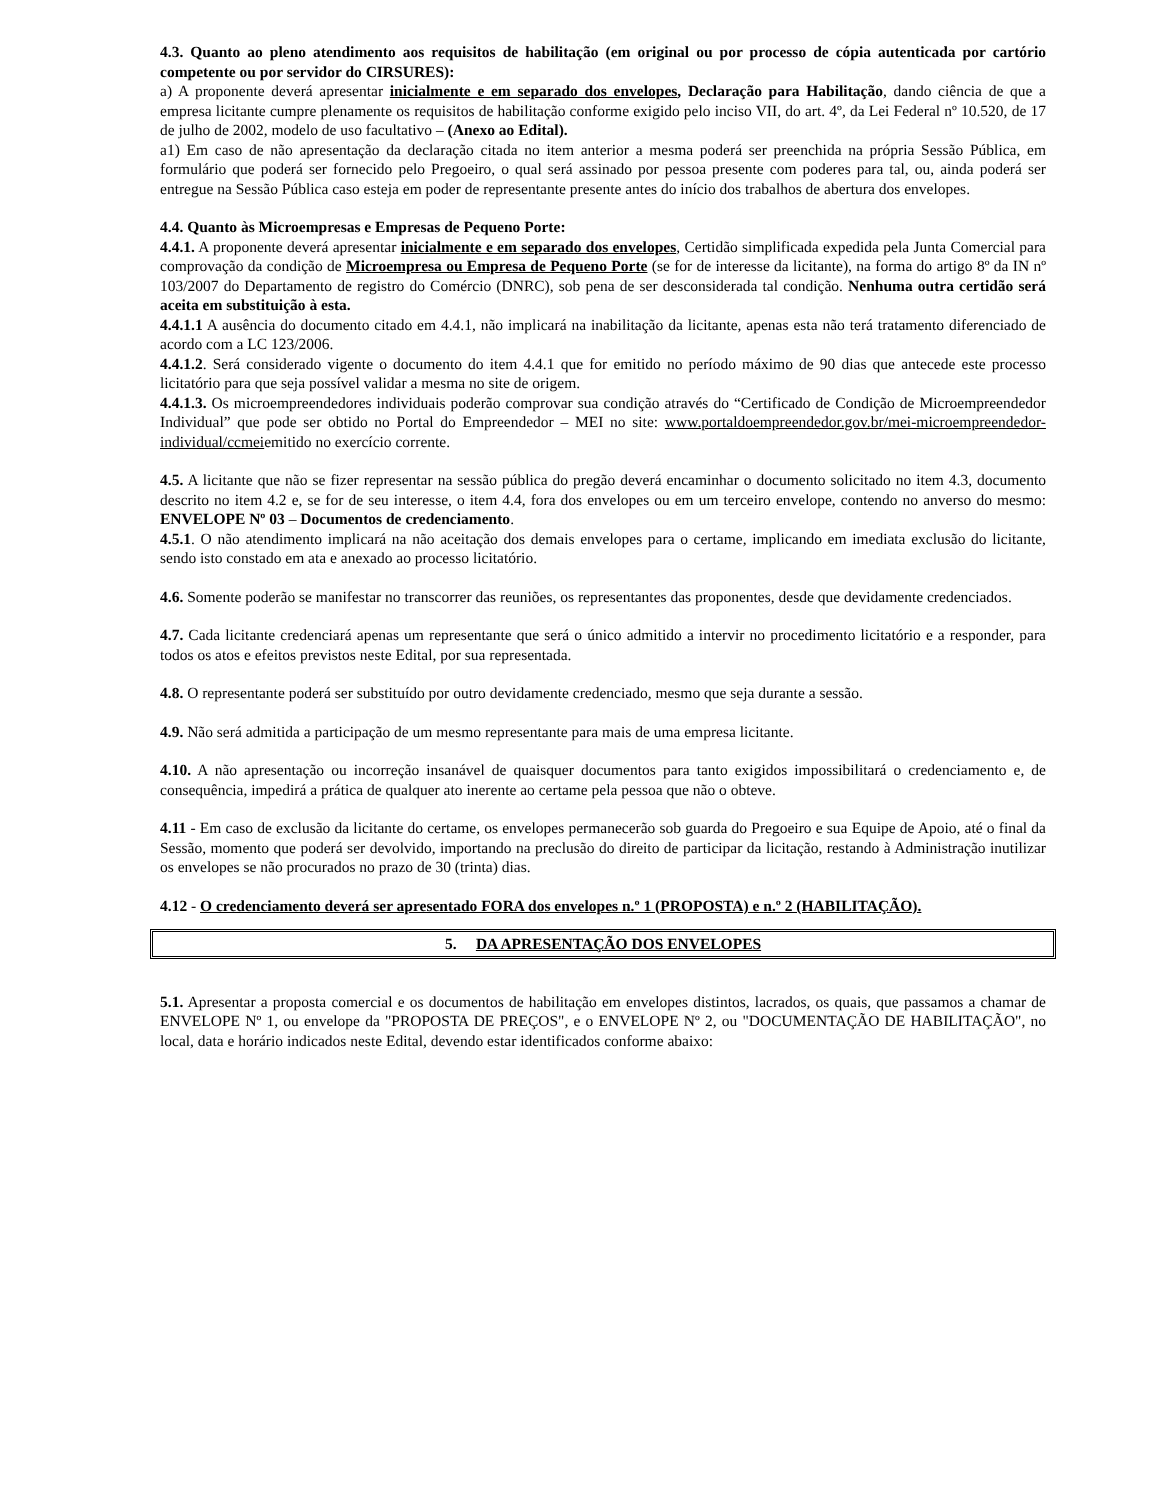4.3. Quanto ao pleno atendimento aos requisitos de habilitação (em original ou por processo de cópia autenticada por cartório competente ou por servidor do CIRSURES):
a) A proponente deverá apresentar inicialmente e em separado dos envelopes, Declaração para Habilitação, dando ciência de que a empresa licitante cumpre plenamente os requisitos de habilitação conforme exigido pelo inciso VII, do art. 4º, da Lei Federal nº 10.520, de 17 de julho de 2002, modelo de uso facultativo – (Anexo ao Edital).
a1) Em caso de não apresentação da declaração citada no item anterior a mesma poderá ser preenchida na própria Sessão Pública, em formulário que poderá ser fornecido pelo Pregoeiro, o qual será assinado por pessoa presente com poderes para tal, ou, ainda poderá ser entregue na Sessão Pública caso esteja em poder de representante presente antes do início dos trabalhos de abertura dos envelopes.
4.4. Quanto às Microempresas e Empresas de Pequeno Porte:
4.4.1. A proponente deverá apresentar inicialmente e em separado dos envelopes, Certidão simplificada expedida pela Junta Comercial para comprovação da condição de Microempresa ou Empresa de Pequeno Porte (se for de interesse da licitante), na forma do artigo 8º da IN nº 103/2007 do Departamento de registro do Comércio (DNRC), sob pena de ser desconsiderada tal condição. Nenhuma outra certidão será aceita em substituição à esta.
4.4.1.1 A ausência do documento citado em 4.4.1, não implicará na inabilitação da licitante, apenas esta não terá tratamento diferenciado de acordo com a LC 123/2006.
4.4.1.2. Será considerado vigente o documento do item 4.4.1 que for emitido no período máximo de 90 dias que antecede este processo licitatório para que seja possível validar a mesma no site de origem.
4.4.1.3. Os microempreendedores individuais poderão comprovar sua condição através do “Certificado de Condição de Microempreendedor Individual” que pode ser obtido no Portal do Empreendedor – MEI no site: www.portaldoempreendedor.gov.br/mei-microempreendedor-individual/ccmeiemitido no exercício corrente.
4.5. A licitante que não se fizer representar na sessão pública do pregão deverá encaminhar o documento solicitado no item 4.3, documento descrito no item 4.2 e, se for de seu interesse, o item 4.4, fora dos envelopes ou em um terceiro envelope, contendo no anverso do mesmo: ENVELOPE Nº 03 – Documentos de credenciamento.
4.5.1. O não atendimento implicará na não aceitação dos demais envelopes para o certame, implicando em imediata exclusão do licitante, sendo isto constado em ata e anexado ao processo licitatório.
4.6. Somente poderão se manifestar no transcorrer das reuniões, os representantes das proponentes, desde que devidamente credenciados.
4.7. Cada licitante credenciará apenas um representante que será o único admitido a intervir no procedimento licitatório e a responder, para todos os atos e efeitos previstos neste Edital, por sua representada.
4.8. O representante poderá ser substituído por outro devidamente credenciado, mesmo que seja durante a sessão.
4.9. Não será admitida a participação de um mesmo representante para mais de uma empresa licitante.
4.10. A não apresentação ou incorreção insanável de quaisquer documentos para tanto exigidos impossibilitará o credenciamento e, de consequência, impedirá a prática de qualquer ato inerente ao certame pela pessoa que não o obteve.
4.11 - Em caso de exclusão da licitante do certame, os envelopes permanecerão sob guarda do Pregoeiro e sua Equipe de Apoio, até o final da Sessão, momento que poderá ser devolvido, importando na preclusão do direito de participar da licitação, restando à Administração inutilizar os envelopes se não procurados no prazo de 30 (trinta) dias.
4.12 - O credenciamento deverá ser apresentado FORA dos envelopes n.º 1 (PROPOSTA) e n.º 2 (HABILITAÇÃO).
5. DA APRESENTAÇÃO DOS ENVELOPES
5.1. Apresentar a proposta comercial e os documentos de habilitação em envelopes distintos, lacrados, os quais, que passamos a chamar de ENVELOPE Nº 1, ou envelope da "PROPOSTA DE PREÇOS", e o ENVELOPE Nº 2, ou "DOCUMENTAÇÃO DE HABILITAÇÃO", no local, data e horário indicados neste Edital, devendo estar identificados conforme abaixo: